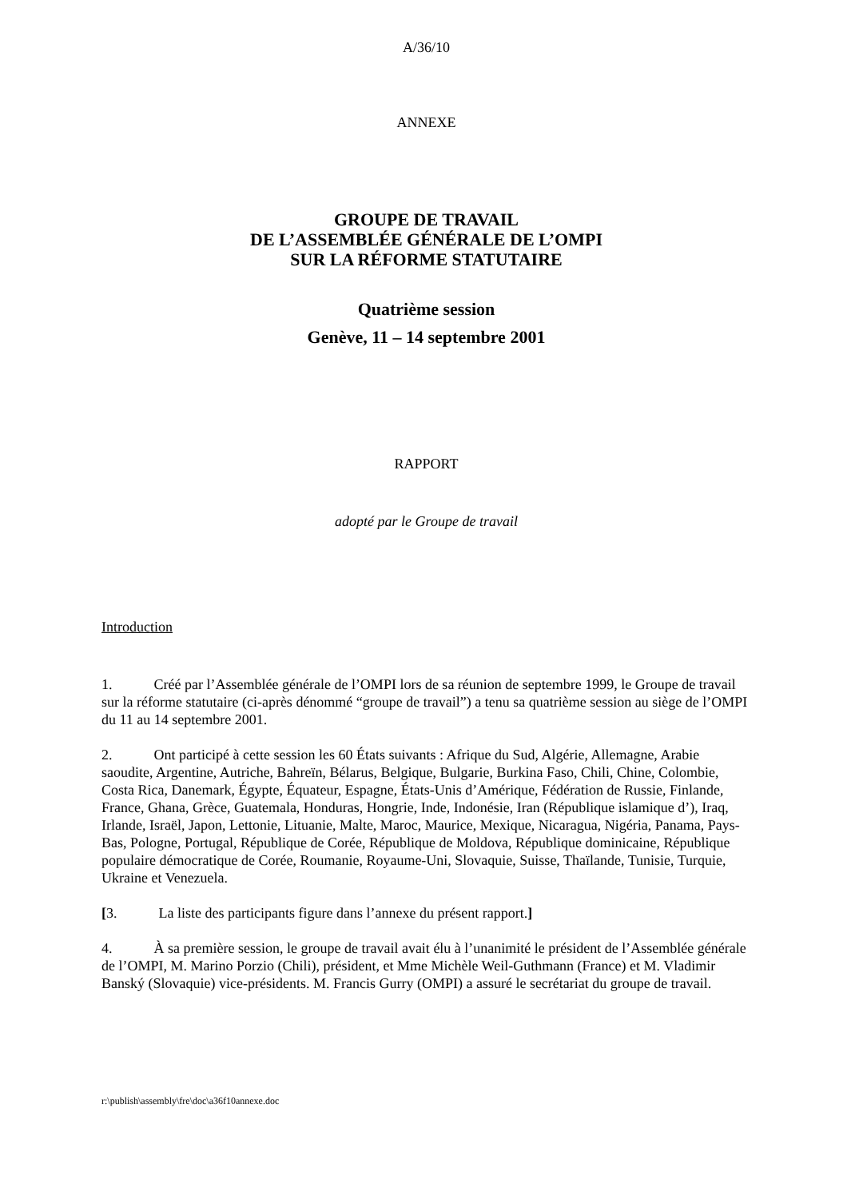A/36/10
ANNEXE
GROUPE DE TRAVAIL
DE L’ASSEMBLÉE GÉNÉRALE DE L’OMPI
SUR LA RÉFORME STATUTAIRE
Quatrième session
Genève, 11 – 14 septembre 2001
RAPPORT
adopté par le Groupe de travail
Introduction
1. Créé par l’Assemblée générale de l’OMPI lors de sa réunion de septembre 1999, le Groupe de travail sur la réforme statutaire (ci-après dénommé “groupe de travail”) a tenu sa quatrième session au siège de l’OMPI du 11 au 14 septembre 2001.
2. Ont participé à cette session les 60 États suivants : Afrique du Sud, Algérie, Allemagne, Arabie saoudite, Argentine, Autriche, Bahreïn, Bélarus, Belgique, Bulgarie, Burkina Faso, Chili, Chine, Colombie, Costa Rica, Danemark, Égypte, Équateur, Espagne, États-Unis d’Amérique, Fédération de Russie, Finlande, France, Ghana, Grèce, Guatemala, Honduras, Hongrie, Inde, Indonésie, Iran (République islamique d’), Iraq, Irlande, Israël, Japon, Lettonie, Lituanie, Malte, Maroc, Maurice, Mexique, Nicaragua, Nigéria, Panama, Pays-Bas, Pologne, Portugal, République de Corée, République de Moldova, République dominicaine, République populaire démocratique de Corée, Roumanie, Royaume-Uni, Slovaquie, Suisse, Thaïlande, Tunisie, Turquie, Ukraine et Venezuela.
[3. La liste des participants figure dans l’annexe du présent rapport.]
4. À sa première session, le groupe de travail avait élu à l’unanimité le président de l’Assemblée générale de l’OMPI, M. Marino Porzio (Chili), président, et Mme Michèle Weil-Guthmann (France) et M. Vladimir Banský (Slovaquie) vice-présidents. M. Francis Gurry (OMPI) a assuré le secrétariat du groupe de travail.
r:\publish\assembly\fre\doc\a36f10annexe.doc